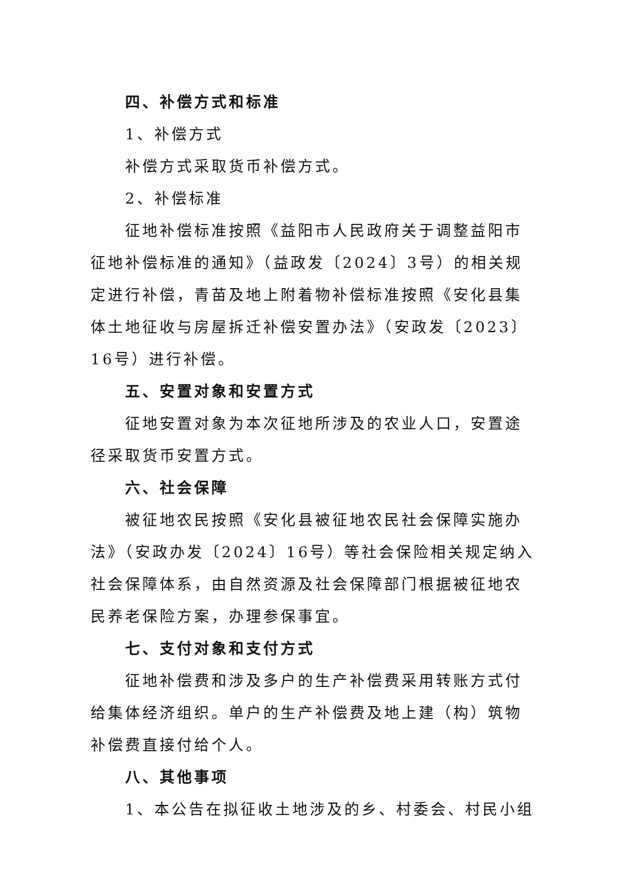四、补偿方式和标准
1、补偿方式
补偿方式采取货币补偿方式。
2、补偿标准
征地补偿标准按照《益阳市人民政府关于调整益阳市征地补偿标准的通知》（益政发〔2024〕3号）的相关规定进行补偿，青苗及地上附着物补偿标准按照《安化县集体土地征收与房屋拆迁补偿安置办法》（安政发〔2023〕16号）进行补偿。
五、安置对象和安置方式
征地安置对象为本次征地所涉及的农业人口，安置途径采取货币安置方式。
六、社会保障
被征地农民按照《安化县被征地农民社会保障实施办法》（安政办发〔2024〕16号）等社会保险相关规定纳入社会保障体系，由自然资源及社会保障部门根据被征地农民养老保险方案，办理参保事宜。
七、支付对象和支付方式
征地补偿费和涉及多户的生产补偿费采用转账方式付给集体经济组织。单户的生产补偿费及地上建（构）筑物补偿费直接付给个人。
八、其他事项
1、本公告在拟征收土地涉及的乡、村委会、村民小组